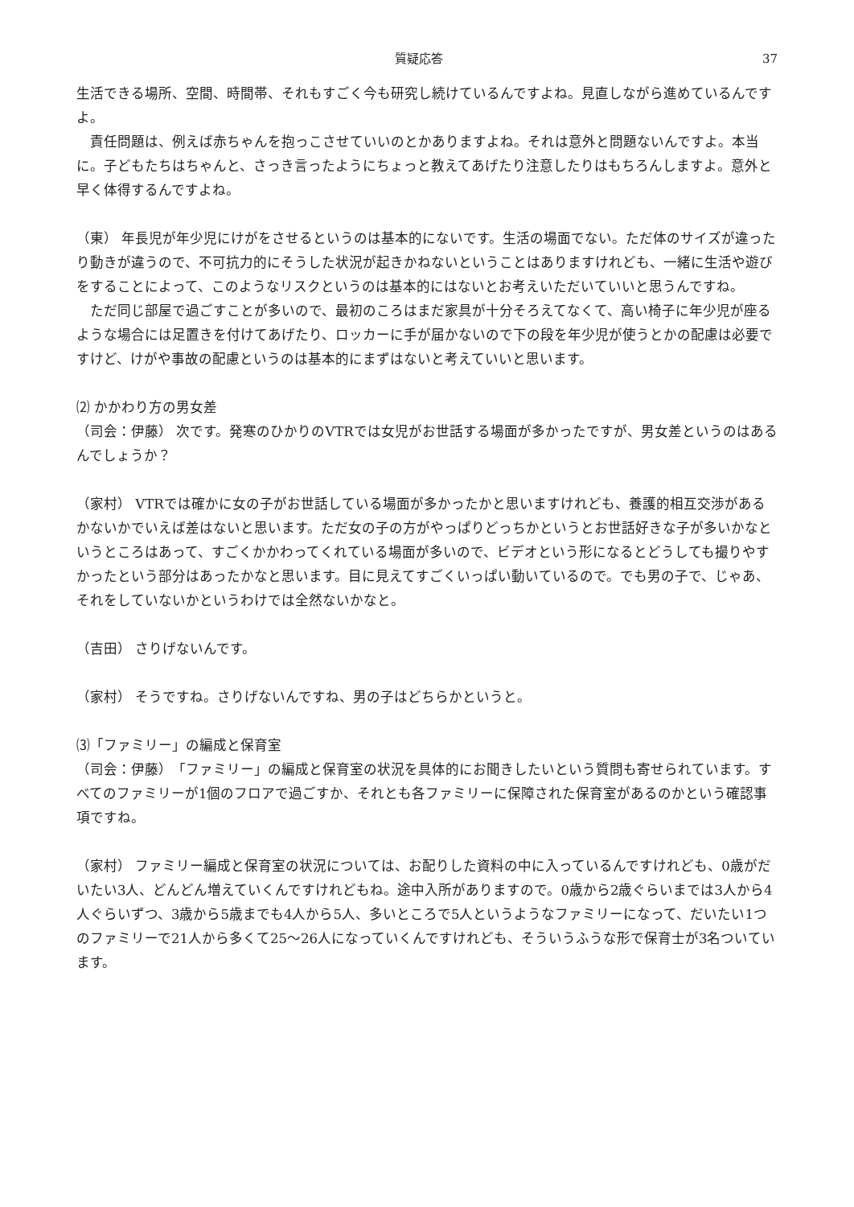質疑応答 37
生活できる場所、空間、時間帯、それもすごく今も研究し続けているんですよね。見直しながら進めているんですよ。
責任問題は、例えば赤ちゃんを抱っこさせていいのとかありますよね。それは意外と問題ないんですよ。本当に。子どもたちはちゃんと、さっき言ったようにちょっと教えてあげたり注意したりはもちろんしますよ。意外と早く体得するんですよね。
（東） 年長児が年少児にけがをさせるというのは基本的にないです。生活の場面でない。ただ体のサイズが違ったり動きが違うので、不可抗力的にそうした状況が起きかねないということはありますけれども、一緒に生活や遊びをすることによって、このようなリスクというのは基本的にはないとお考えいただいていいと思うんですね。
ただ同じ部屋で過ごすことが多いので、最初のころはまだ家具が十分そろえてなくて、高い椅子に年少児が座るような場合には足置きを付けてあげたり、ロッカーに手が届かないので下の段を年少児が使うとかの配慮は必要ですけど、けがや事故の配慮というのは基本的にまずはないと考えていいと思います。
⑵ かかわり方の男女差
（司会：伊藤） 次です。発寒のひかりのVTRでは女児がお世話する場面が多かったですが、男女差というのはあるんでしょうか？
（家村） VTRでは確かに女の子がお世話している場面が多かったかと思いますけれども、養護的相互交渉があるかないかでいえば差はないと思います。ただ女の子の方がやっぱりどっちかというとお世話好きな子が多いかなというところはあって、すごくかかわってくれている場面が多いので、ビデオという形になるとどうしても撮りやすかったという部分はあったかなと思います。目に見えてすごくいっぱい動いているので。でも男の子で、じゃあ、それをしていないかというわけでは全然ないかなと。
（吉田） さりげないんです。
（家村） そうですね。さりげないんですね、男の子はどちらかというと。
⑶「ファミリー」の編成と保育室
（司会：伊藤）「ファミリー」の編成と保育室の状況を具体的にお聞きしたいという質問も寄せられています。すべてのファミリーが1個のフロアで過ごすか、それとも各ファミリーに保障された保育室があるのかという確認事項ですね。
（家村） ファミリー編成と保育室の状況については、お配りした資料の中に入っているんですけれども、0歳がだいたい3人、どんどん増えていくんですけれどもね。途中入所がありますので。0歳から2歳ぐらいまでは3人から4人ぐらいずつ、3歳から5歳までも4人から5人、多いところで5人というようなファミリーになって、だいたい1つのファミリーで21人から多くて25〜26人になっていくんですけれども、そういうふうな形で保育士が3名ついています。